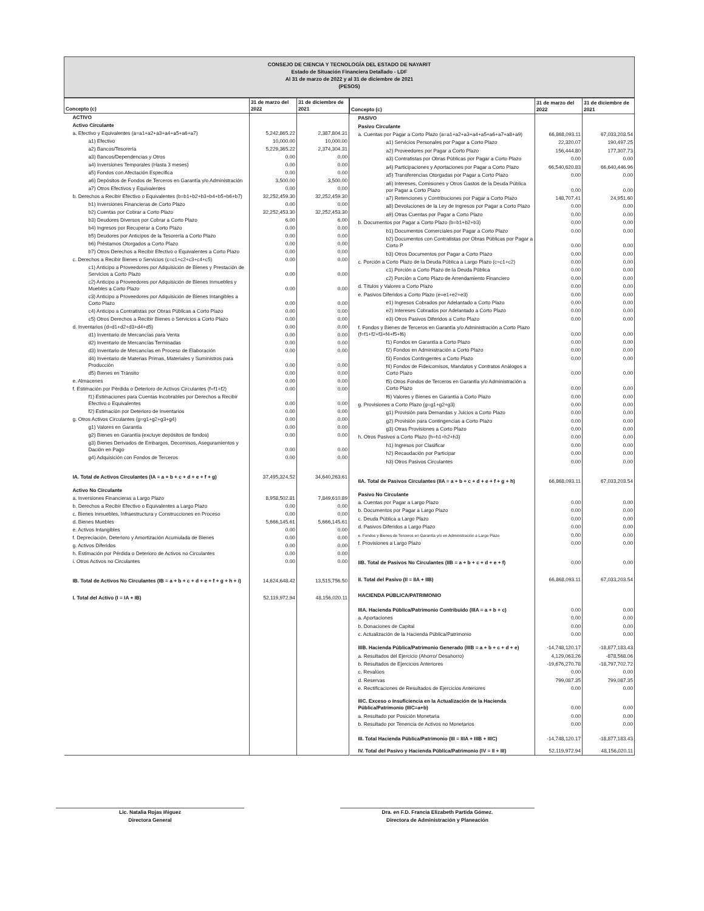CONSEJO DE CIENCIA Y TECNOLOGÍA DEL ESTADO DE NAYARIT
Estado de Situación Financiera Detallado - LDF
Al 31 de marzo de 2022 y al 31 de diciembre de 2021
(PESOS)
| Concepto (c) | 31 de marzo del 2022 | 31 de diciembre de 2021 |
| --- | --- | --- |
| ACTIVO | | |
| Activo Circulante | | |
| a. Efectivo y Equivalentes (a=a1+a2+a3+a4+a5+a6+a7) | 5,242,865.22 | 2,387,804.31 |
| a1) Efectivo | 10,000.00 | 10,000.00 |
| a2) Bancos/Tesorería | 5,229,365.22 | 2,374,304.31 |
| a3) Bancos/Dependencias y Otros | 0.00 | 0.00 |
| a4) Inversiones Temporales (Hasta 3 meses) | 0.00 | 0.00 |
| a5) Fondos con Afectación Específica | 0.00 | 0.00 |
| a6) Depósitos de Fondos de Terceros en Garantía y/o Administración | 3,500.00 | 3,500.00 |
| a7) Otros Efectivos y Equivalentes | 0.00 | 0.00 |
| b. Derechos a Recibir Efectivo o Equivalentes (b=b1+b2+b3+b4+b5+b6+b7) | 32,252,459.30 | 32,252,459.30 |
| b1) Inversiones Financieras de Corto Plazo | 0.00 | 0.00 |
| b2) Cuentas por Cobrar a Corto Plazo | 32,252,453.30 | 32,252,453.30 |
| b3) Deudores Diversos por Cobrar a Corto Plazo | 6.00 | 6.00 |
| b4) Ingresos por Recuperar a Corto Plazo | 0.00 | 0.00 |
| b5) Deudores por Anticipos de la Tesorería a Corto Plazo | 0.00 | 0.00 |
| b6) Préstamos Otorgados a Corto Plazo | 0.00 | 0.00 |
| b7) Otros Derechos a Recibir Efectivo o Equivalentes a Corto Plazo | 0.00 | 0.00 |
| c. Derechos a Recibir Bienes o Servicios (c=c1+c2+c3+c4+c5) | 0.00 | 0.00 |
| c1) Anticipo a Proveedores por Adquisición de Bienes y Prestación de Servicios a Corto Plazo | 0.00 | 0.00 |
| c2) Anticipo a Proveedores por Adquisición de Bienes Inmuebles y Muebles a Corto Plazo | 0.00 | 0.00 |
| c3) Anticipo a Proveedores por Adquisición de Bienes Intangibles a Corto Plazo | 0.00 | 0.00 |
| c4) Anticipo a Contratistas por Obras Públicas a Corto Plazo | 0.00 | 0.00 |
| c5) Otros Derechos a Recibir Bienes o Servicios a Corto Plazo | 0.00 | 0.00 |
| d. Inventarios (d=d1+d2+d3+d4+d5) | 0.00 | 0.00 |
| d1) Inventario de Mercancías para Venta | 0.00 | 0.00 |
| d2) Inventario de Mercancías Terminadas | 0.00 | 0.00 |
| d3) Inventario de Mercancías en Proceso de Elaboración | 0.00 | 0.00 |
| d4) Inventario de Materias Primas, Materiales y Suministros para Producción | 0.00 | 0.00 |
| d5) Bienes en Tránsito | 0.00 | 0.00 |
| e. Almacenes | 0.00 | 0.00 |
| f. Estimación por Pérdida o Deterioro de Activos Circulantes (f=f1+f2) | 0.00 | 0.00 |
| f1) Estimaciones para Cuentas Incobrables por Derechos a Recibir Efectivo o Equivalentes | 0.00 | 0.00 |
| f2) Estimación por Deterioro de Inventarios | 0.00 | 0.00 |
| g. Otros Activos Circulantes (g=g1+g2+g3+g4) | 0.00 | 0.00 |
| g1) Valores en Garantía | 0.00 | 0.00 |
| g2) Bienes en Garantía (excluye depósitos de fondos) | 0.00 | 0.00 |
| g3) Bienes Derivados de Embargos, Decomisos, Aseguramientos y Dación en Pago | 0.00 | 0.00 |
| g4) Adquisición con Fondos de Terceros | 0.00 | 0.00 |
| IA. Total de Activos Circulantes (IA = a + b + c + d + e + f + g) | 37,495,324.52 | 34,640,263.61 |
| Activo No Circulante | | |
| a. Inversiones Financieras a Largo Plazo | 8,958,502.81 | 7,849,610.89 |
| b. Derechos a Recibir Efectivo o Equivalentes a Largo Plazo | 0.00 | 0.00 |
| c. Bienes Inmuebles, Infraestructura y Construcciones en Proceso | 0.00 | 0.00 |
| d. Bienes Muebles | 5,666,145.61 | 5,666,145.61 |
| e. Activos Intangibles | 0.00 | 0.00 |
| f. Depreciación, Deterioro y Amortización Acumulada de Bienes | 0.00 | 0.00 |
| g. Activos Diferidos | 0.00 | 0.00 |
| h. Estimación por Pérdida o Deterioro de Activos no Circulantes | 0.00 | 0.00 |
| i. Otros Activos no Circulantes | 0.00 | 0.00 |
| IB. Total de Activos No Circulantes (IB = a + b + c + d + e + f + g + h + i) | 14,624,648.42 | 13,515,756.50 |
| I. Total del Activo (I = IA + IB) | 52,119,972.94 | 48,156,020.11 |
| Concepto (c) | 31 de marzo del 2022 | 31 de diciembre de 2021 |
| --- | --- | --- |
| PASIVO | | |
| Pasivo Circulante | | |
| a. Cuentas por Pagar a Corto Plazo (a=a1+a2+a3+a4+a5+a6+a7+a8+a9) | 66,868,093.11 | 67,033,203.54 |
| a1) Servicios Personales por Pagar a Corto Plazo | 22,320.07 | 190,497.25 |
| a2) Proveedores por Pagar a Corto Plazo | 156,444.80 | 177,307.73 |
| a3) Contratistas por Obras Públicas por Pagar a Corto Plazo | 0.00 | 0.00 |
| a4) Participaciones y Aportaciones por Pagar a Corto Plazo | 66,540,620.83 | 66,640,446.96 |
| a5) Transferencias Otorgadas por Pagar a Corto Plazo | 0.00 | 0.00 |
| a6) Intereses, Comisiones y Otros Gastos de la Deuda Pública por Pagar a Corto Plazo | 0.00 | 0.00 |
| a7) Retenciones y Contribuciones por Pagar a Corto Plazo | 148,707.41 | 24,951.60 |
| a8) Devoluciones de la Ley de Ingresos por Pagar a Corto Plazo | 0.00 | 0.00 |
| a9) Otras Cuentas por Pagar a Corto Plazo | 0.00 | 0.00 |
| b. Documentos por Pagar a Corto Plazo (b=b1+b2+b3) | 0.00 | 0.00 |
| b1) Documentos Comerciales por Pagar a Corto Plazo | 0.00 | 0.00 |
| b2) Documentos con Contratistas por Obras Públicas por Pagar a Corto P | 0.00 | 0.00 |
| b3) Otros Documentos por Pagar a Corto Plazo | 0.00 | 0.00 |
| c. Porción a Corto Plazo de la Deuda Pública a Largo Plazo (c=c1+c2) | 0.00 | 0.00 |
| c1) Porción a Corto Plazo de la Deuda Pública | 0.00 | 0.00 |
| c2) Porción a Corto Plazo de Arrendamiento Financiero | 0.00 | 0.00 |
| d. Títulos y Valores a Corto Plazo | 0.00 | 0.00 |
| e. Pasivos Diferidos a Corto Plazo (e=e1+e2+e3) | 0.00 | 0.00 |
| e1) Ingresos Cobrados por Adelantado a Corto Plazo | 0.00 | 0.00 |
| e2) Intereses Cobrados por Adelantado a Corto Plazo | 0.00 | 0.00 |
| e3) Otros Pasivos Diferidos a Corto Plazo | 0.00 | 0.00 |
| f. Fondos y Bienes de Terceros en Garantía y/o Administración a Corto Plazo (f=f1+f2+f3+f4+f5+f6) | 0.00 | 0.00 |
| f1) Fondos en Garantía a Corto Plazo | 0.00 | 0.00 |
| f2) Fondos en Administración a Corto Plazo | 0.00 | 0.00 |
| f3) Fondos Contingentes a Corto Plazo | 0.00 | 0.00 |
| f4) Fondos de Fideicomisos, Mandatos y Contratos Análogos a Corto Plazo | 0.00 | 0.00 |
| f5) Otros Fondos de Terceros en Garantía y/o Administración a Corto Plazo | 0.00 | 0.00 |
| f6) Valores y Bienes en Garantía a Corto Plazo | 0.00 | 0.00 |
| g. Provisiones a Corto Plazo (g=g1+g2+g3) | 0.00 | 0.00 |
| g1) Provisión para Demandas y Juicios a Corto Plazo | 0.00 | 0.00 |
| g2) Provisión para Contingencias a Corto Plazo | 0.00 | 0.00 |
| g3) Otras Provisiones a Corto Plazo | 0.00 | 0.00 |
| h. Otros Pasivos a Corto Plazo (h=h1+h2+h3) | 0.00 | 0.00 |
| h1) Ingresos por Clasificar | 0.00 | 0.00 |
| h2) Recaudación por Participar | 0.00 | 0.00 |
| h3) Otros Pasivos Circulantes | 0.00 | 0.00 |
| IIA. Total de Pasivos Circulantes (IIA = a + b + c + d + e + f + g + h) | 66,868,093.11 | 67,033,203.54 |
| Pasivo No Circulante | | |
| a. Cuentas por Pagar a Largo Plazo | 0.00 | 0.00 |
| b. Documentos por Pagar a Largo Plazo | 0.00 | 0.00 |
| c. Deuda Pública a Largo Plazo | 0.00 | 0.00 |
| d. Pasivos Diferidos a Largo Plazo | 0.00 | 0.00 |
| e. Fondos y Bienes de Terceros en Garantía y/o en Administración a Largo Plazo | 0.00 | 0.00 |
| f. Provisiones a Largo Plazo | 0.00 | 0.00 |
| IIB. Total de Pasivos No Circulantes (IIB = a + b + c + d + e + f) | 0.00 | 0.00 |
| II. Total del Pasivo (II = IIA + IIB) | 66,868,093.11 | 67,033,203.54 |
| HACIENDA PÚBLICA/PATRIMONIO | | |
| IIIA. Hacienda Pública/Patrimonio Contribuido (IIIA = a + b + c) | 0.00 | 0.00 |
| a. Aportaciones | 0.00 | 0.00 |
| b. Donaciones de Capital | 0.00 | 0.00 |
| c. Actualización de la Hacienda Pública/Patrimonio | 0.00 | 0.00 |
| IIIB. Hacienda Pública/Patrimonio Generado (IIIB = a + b + c + d + e) | -14,748,120.17 | -18,877,183.43 |
| a. Resultados del Ejercicio (Ahorro/ Desahorro) | 4,129,063.26 | -878,568.06 |
| b. Resultados de Ejercicios Anteriores | -19,676,270.78 | -18,797,702.72 |
| c. Revalúos | 0.00 | 0.00 |
| d. Reservas | 799,087.35 | 799,087.35 |
| e. Rectificaciones de Resultados de Ejercicios Anteriores | 0.00 | 0.00 |
| IIIC. Exceso o Insuficiencia en la Actualización de la Hacienda Pública/Patrimonio (IIIC=a+b) | 0.00 | 0.00 |
| a. Resultado por Posición Monetaria | 0.00 | 0.00 |
| b. Resultado por Tenencia de Activos no Monetarios | 0.00 | 0.00 |
| III. Total Hacienda Pública/Patrimonio (III = IIIA + IIIB + IIIC) | -14,748,120.17 | -18,877,183.43 |
| IV. Total del Pasivo y Hacienda Pública/Patrimonio (IV = II + III) | 52,119,972.94 | 48,156,020.11 |
Lic. Natalia Rojas Iñiguez
Directora General
Dra. en F.D. Francia Elizabeth Partida Gómez.
Directora de Administración y Planeación